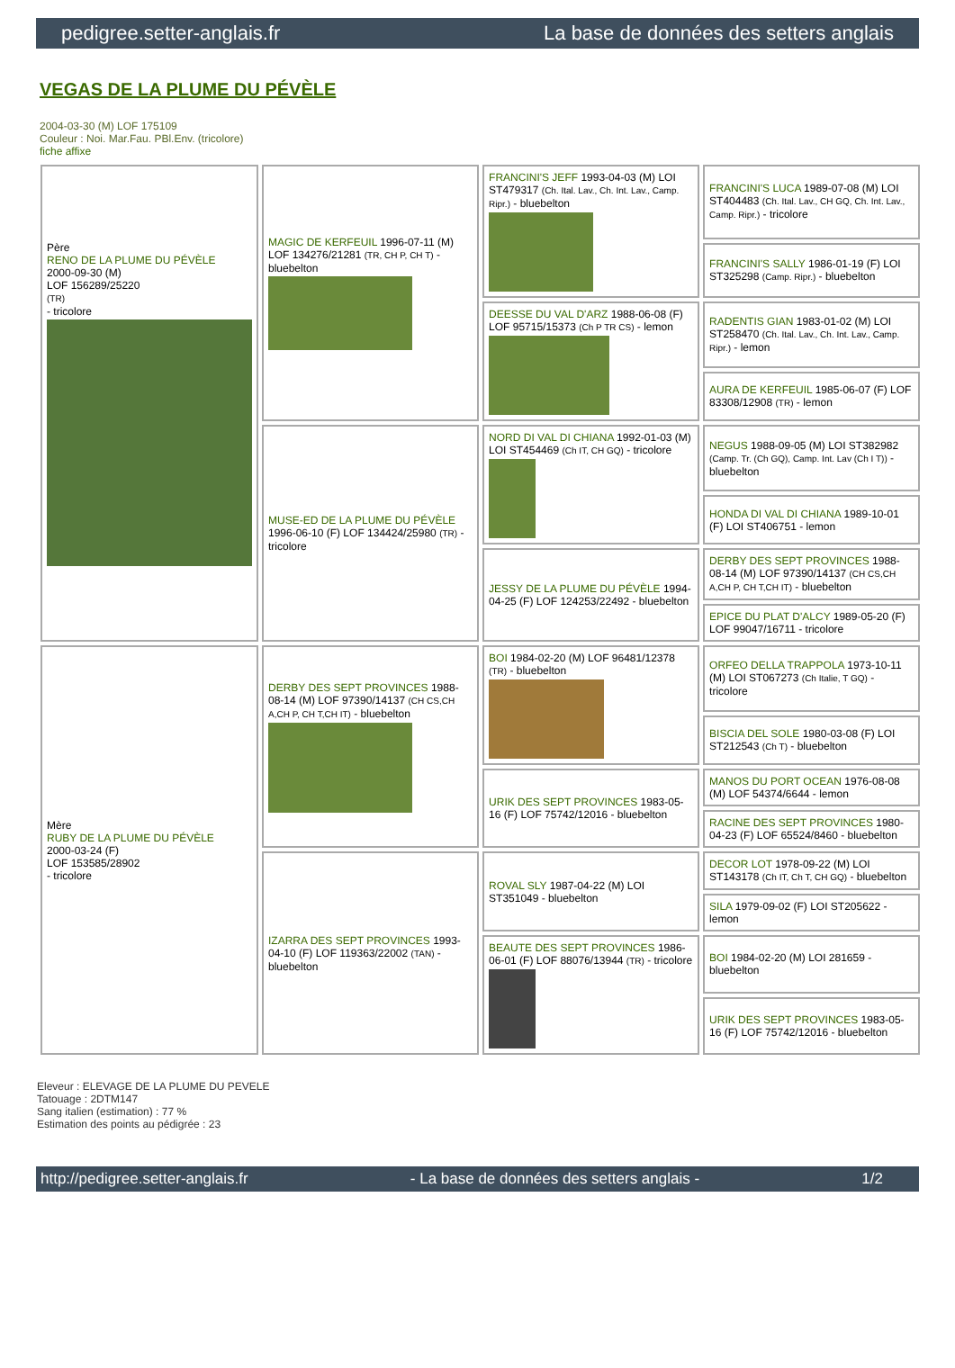pedigree.setter-anglais.fr La base de données des setters anglais
VEGAS DE LA PLUME DU PÉVÈLE
2004-03-30 (M) LOF 175109
Couleur : Noi. Mar.Fau. PBl.Env. (tricolore)
fiche affixe
| Père RENO DE LA PLUME DU PÉVÈLE 2000-09-30 (M) LOF 156289/25220 (TR) - tricolore | MAGIC DE KERFEUIL 1996-07-11 (M) LOF 134276/21281 (TR, CH P, CH T) - bluebelton | FRANCINI'S JEFF 1993-04-03 (M) LOI ST479317 (Ch. Ital. Lav., Ch. Int. Lav., Camp. Ripr.) - bluebelton | FRANCINI'S LUCA 1989-07-08 (M) LOI ST404483 (Ch. Ital. Lav., CH GQ, Ch. Int. Lav., Camp. Ripr.) - tricolore |
| | | | FRANCINI'S SALLY 1986-01-19 (F) LOI ST325298 (Camp. Ripr.) - bluebelton |
| | | DEESSE DU VAL D'ARZ 1988-06-08 (F) LOF 95715/15373 (Ch P TR CS) - lemon | RADENTIS GIAN 1983-01-02 (M) LOI ST258470 (Ch. Ital. Lav., Ch. Int. Lav., Camp. Ripr.) - lemon |
| | | | AURA DE KERFEUIL 1985-06-07 (F) LOF 83308/12908 (TR) - lemon |
| | MUSE-ED DE LA PLUME DU PÉVÈLE 1996-06-10 (F) LOF 134424/25980 (TR) - tricolore | NORD DI VAL DI CHIANA 1992-01-03 (M) LOI ST454469 (Ch IT, CH GQ) - tricolore | NEGUS 1988-09-05 (M) LOI ST382982 (Camp. Tr. (Ch GQ), Camp. Int. Lav (Ch I T)) - bluebelton |
| | | | HONDA DI VAL DI CHIANA 1989-10-01 (F) LOI ST406751 - lemon |
| | | JESSY DE LA PLUME DU PÉVÈLE 1994-04-25 (F) LOF 124253/22492 - bluebelton | DERBY DES SEPT PROVINCES 1988-08-14 (M) LOF 97390/14137 (CH CS,CH A,CH P, CH T,CH IT) - bluebelton |
| | | | EPICE DU PLAT D'ALCY 1989-05-20 (F) LOF 99047/16711 - tricolore |
| Mère RUBY DE LA PLUME DU PÉVÈLE 2000-03-24 (F) LOF 153585/28902 - tricolore | DERBY DES SEPT PROVINCES 1988-08-14 (M) LOF 97390/14137 (CH CS,CH A,CH P, CH T,CH IT) - bluebelton | BOI 1984-02-20 (M) LOF 96481/12378 (TR) - bluebelton | ORFEO DELLA TRAPPOLA 1973-10-11 (M) LOI ST067273 (Ch Italie, T GQ) - tricolore |
| | | | BISCIA DEL SOLE 1980-03-08 (F) LOI ST212543 (Ch T) - bluebelton |
| | | URIK DES SEPT PROVINCES 1983-05-16 (F) LOF 75742/12016 - bluebelton | MANOS DU PORT OCEAN 1976-08-08 (M) LOF 54374/6644 - lemon |
| | | | RACINE DES SEPT PROVINCES 1980-04-23 (F) LOF 65524/8460 - bluebelton |
| | IZARRA DES SEPT PROVINCES 1993-04-10 (F) LOF 119363/22002 (TAN) - bluebelton | ROVAL SLY 1987-04-22 (M) LOI ST351049 - bluebelton | DECOR LOT 1978-09-22 (M) LOI ST143178 (Ch IT, Ch T, CH GQ) - bluebelton |
| | | | SILA 1979-09-02 (F) LOI ST205622 - lemon |
| | | BEAUTE DES SEPT PROVINCES 1986-06-01 (F) LOF 88076/13944 (TR) - tricolore | BOI 1984-02-20 (M) LOI 281659 - bluebelton |
| | | | URIK DES SEPT PROVINCES 1983-05-16 (F) LOF 75742/12016 - bluebelton |
Eleveur : ELEVAGE DE LA PLUME DU PEVELE
Tatouage : 2DTM147
Sang italien (estimation) : 77 %
Estimation des points au pédigrée : 23
http://pedigree.setter-anglais.fr - La base de données des setters anglais - 1/2